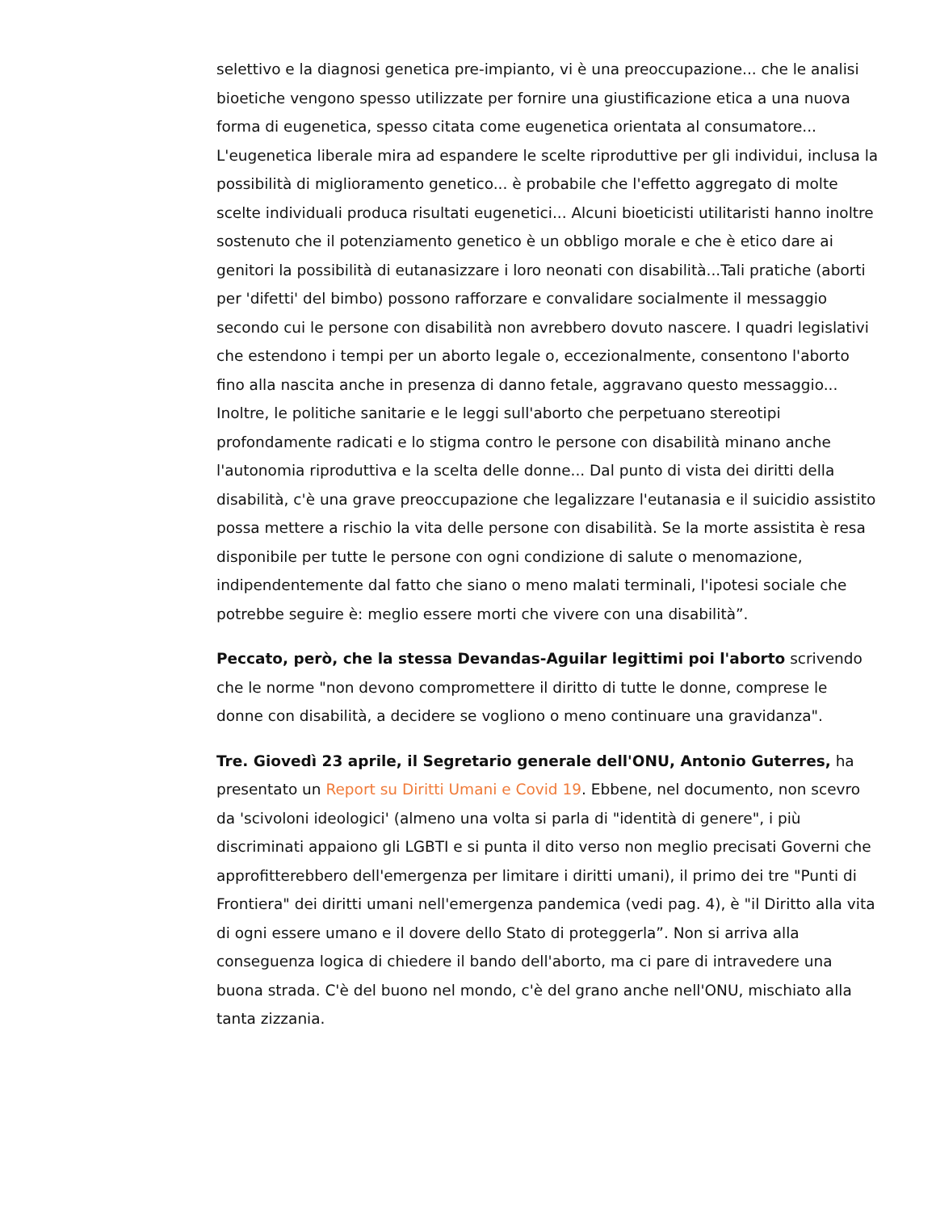selettivo e la diagnosi genetica pre-impianto, vi è una preoccupazione... che le analisi bioetiche vengono spesso utilizzate per fornire una giustificazione etica a una nuova forma di eugenetica, spesso citata come eugenetica orientata al consumatore... L'eugenetica liberale mira ad espandere le scelte riproduttive per gli individui, inclusa la possibilità di miglioramento genetico... è probabile che l'effetto aggregato di molte scelte individuali produca risultati eugenetici... Alcuni bioeticisti utilitaristi hanno inoltre sostenuto che il potenziamento genetico è un obbligo morale e che è etico dare ai genitori la possibilità di eutanasizzare i loro neonati con disabilità...Tali pratiche (aborti per 'difetti' del bimbo) possono rafforzare e convalidare socialmente il messaggio secondo cui le persone con disabilità non avrebbero dovuto nascere. I quadri legislativi che estendono i tempi per un aborto legale o, eccezionalmente, consentono l'aborto fino alla nascita anche in presenza di danno fetale, aggravano questo messaggio... Inoltre, le politiche sanitarie e le leggi sull'aborto che perpetuano stereotipi profondamente radicati e lo stigma contro le persone con disabilità minano anche l'autonomia riproduttiva e la scelta delle donne... Dal punto di vista dei diritti della disabilità, c'è una grave preoccupazione che legalizzare l'eutanasia e il suicidio assistito possa mettere a rischio la vita delle persone con disabilità. Se la morte assistita è resa disponibile per tutte le persone con ogni condizione di salute o menomazione, indipendentemente dal fatto che siano o meno malati terminali, l'ipotesi sociale che potrebbe seguire è: meglio essere morti che vivere con una disabilità”.
Peccato, però, che la stessa Devandas-Aguilar legittimi poi l'aborto scrivendo che le norme "non devono compromettere il diritto di tutte le donne, comprese le donne con disabilità, a decidere se vogliono o meno continuare una gravidanza".
Tre. Giovedì 23 aprile, il Segretario generale dell'ONU, Antonio Guterres, ha presentato un Report su Diritti Umani e Covid 19. Ebbene, nel documento, non scevro da 'scivoloni ideologici' (almeno una volta si parla di "identità di genere", i più discriminati appaiono gli LGBTI e si punta il dito verso non meglio precisati Governi che approfitterebbero dell'emergenza per limitare i diritti umani), il primo dei tre "Punti di Frontiera" dei diritti umani nell'emergenza pandemica (vedi pag. 4), è "il Diritto alla vita di ogni essere umano e il dovere dello Stato di proteggerla”. Non si arriva alla conseguenza logica di chiedere il bando dell'aborto, ma ci pare di intravedere una buona strada. C'è del buono nel mondo, c'è del grano anche nell'ONU, mischiato alla tanta zizzania.